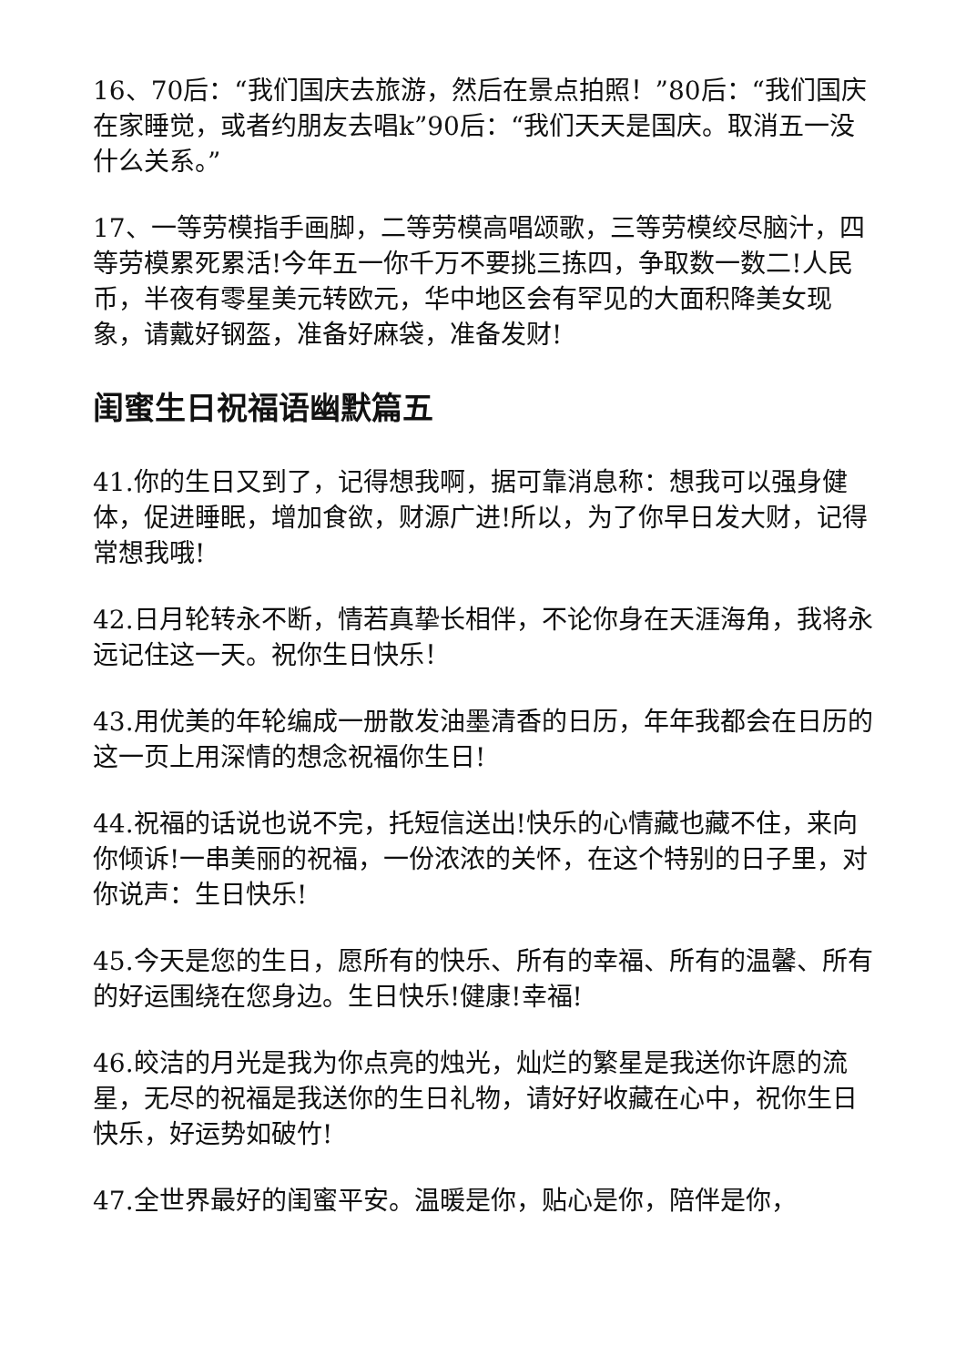16、70后：“我们国庆去旅游，然后在景点拍照！”80后：“我们国庆在家睡觉，或者约朋友去唱k”90后：“我们天天是国庆。取消五一没什么关系。”
17、一等劳模指手画脚，二等劳模高唱颂歌，三等劳模绞尽脑汁，四等劳模累死累活!今年五一你千万不要挑三拣四，争取数一数二!人民币，半夜有零星美元转欧元，华中地区会有罕见的大面积降美女现象，请戴好钢盔，准备好麻袋，准备发财!
闺蜜生日祝福语幽默篇五
41.你的生日又到了，记得想我啊，据可靠消息称：想我可以强身健体，促进睡眠，增加食欲，财源广进!所以，为了你早日发大财，记得常想我哦!
42.日月轮转永不断，情若真挚长相伴，不论你身在天涯海角，我将永远记住这一天。祝你生日快乐！
43.用优美的年轮编成一册散发油墨清香的日历，年年我都会在日历的这一页上用深情的想念祝福你生日!
44.祝福的话说也说不完，托短信送出!快乐的心情藏也藏不住，来向你倾诉!一串美丽的祝福，一份浓浓的关怀，在这个特别的日子里，对你说声：生日快乐!
45.今天是您的生日，愿所有的快乐、所有的幸福、所有的温馨、所有的好运围绕在您身边。生日快乐!健康!幸福!
46.皎洁的月光是我为你点亮的烛光，灿烂的繁星是我送你许愿的流星，无尽的祝福是我送你的生日礼物，请好好收藏在心中，祝你生日快乐，好运势如破竹!
47.全世界最好的闺蜜平安。温暖是你，贴心是你，陪伴是你，